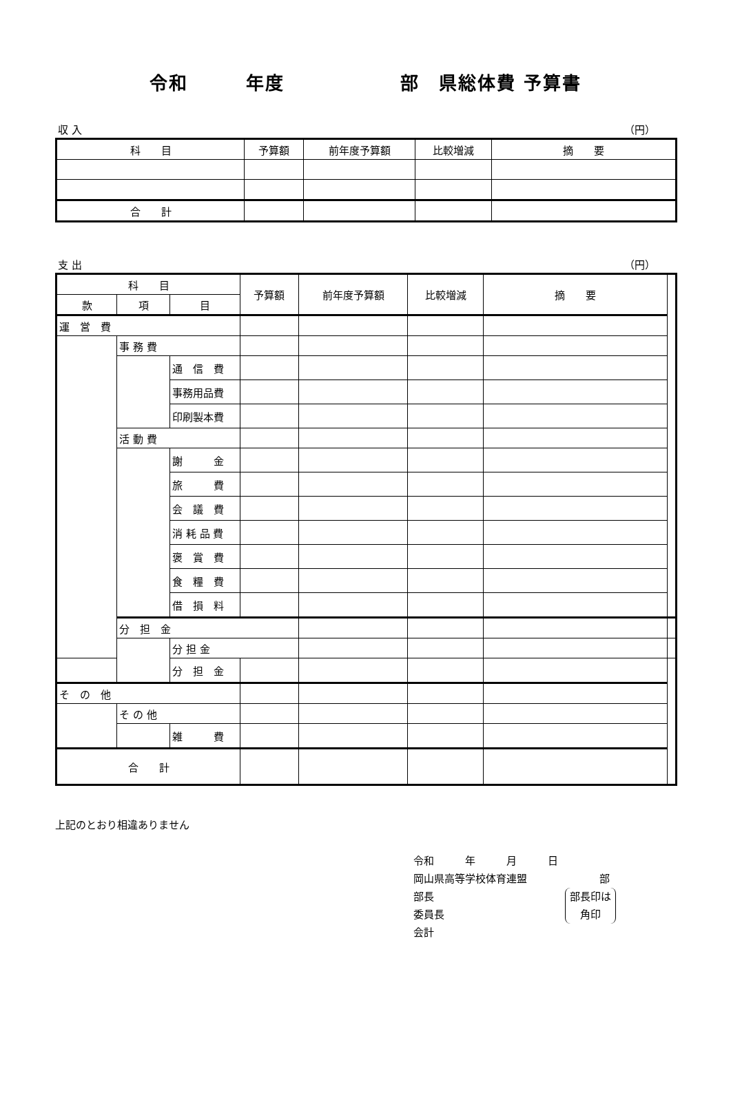令和　　　年度　　　　　　部　県総体費 予算書
収 入 （円）
| 科 目 | 予算額 | 前年度予算額 | 比較増減 | 摘 要 |
| --- | --- | --- | --- | --- |
| 合 計 | | | | |
支 出 （円）
| 科 目 | | | 予算額 | 前年度予算額 | 比較増減 | 摘 要 | |
| --- | --- | --- | --- | --- | --- | --- | --- |
| 款 | 項 | 目 | | | | | |
| 運 営 費 | | | | | | | |
| | 事 務 費 | | | | | | |
| | | 通 信 費 | | | | | |
| | | 事務用品費 | | | | | |
| | | 印刷製本費 | | | | | |
| | 活 動 費 | | | | | | |
| | | 謝 金 | | | | | |
| | | 旅 費 | | | | | |
| | | 会 議 費 | | | | | |
| | | 消 耗 品 費 | | | | | |
| | | 褒 賞 費 | | | | | |
| | | 食 糧 費 | | | | | |
| | | 借 損 料 | | | | | |
| | 分 担 金 | | | | | | |
| | | 分 担 金 | | | | | |
| | | 分 担 金 | | | | | |
| そ の 他 | | | | | | | |
| | そ の 他 | | | | | | |
| | | 雑 費 | | | | | |
| 合 計 | | | | | | | |
上記のとおり相違ありません
令和　　　年　　　月　　　日
岡山県高等学校体育連盟　　　　　　　部
部長
委員長
部長印は
角印
会計